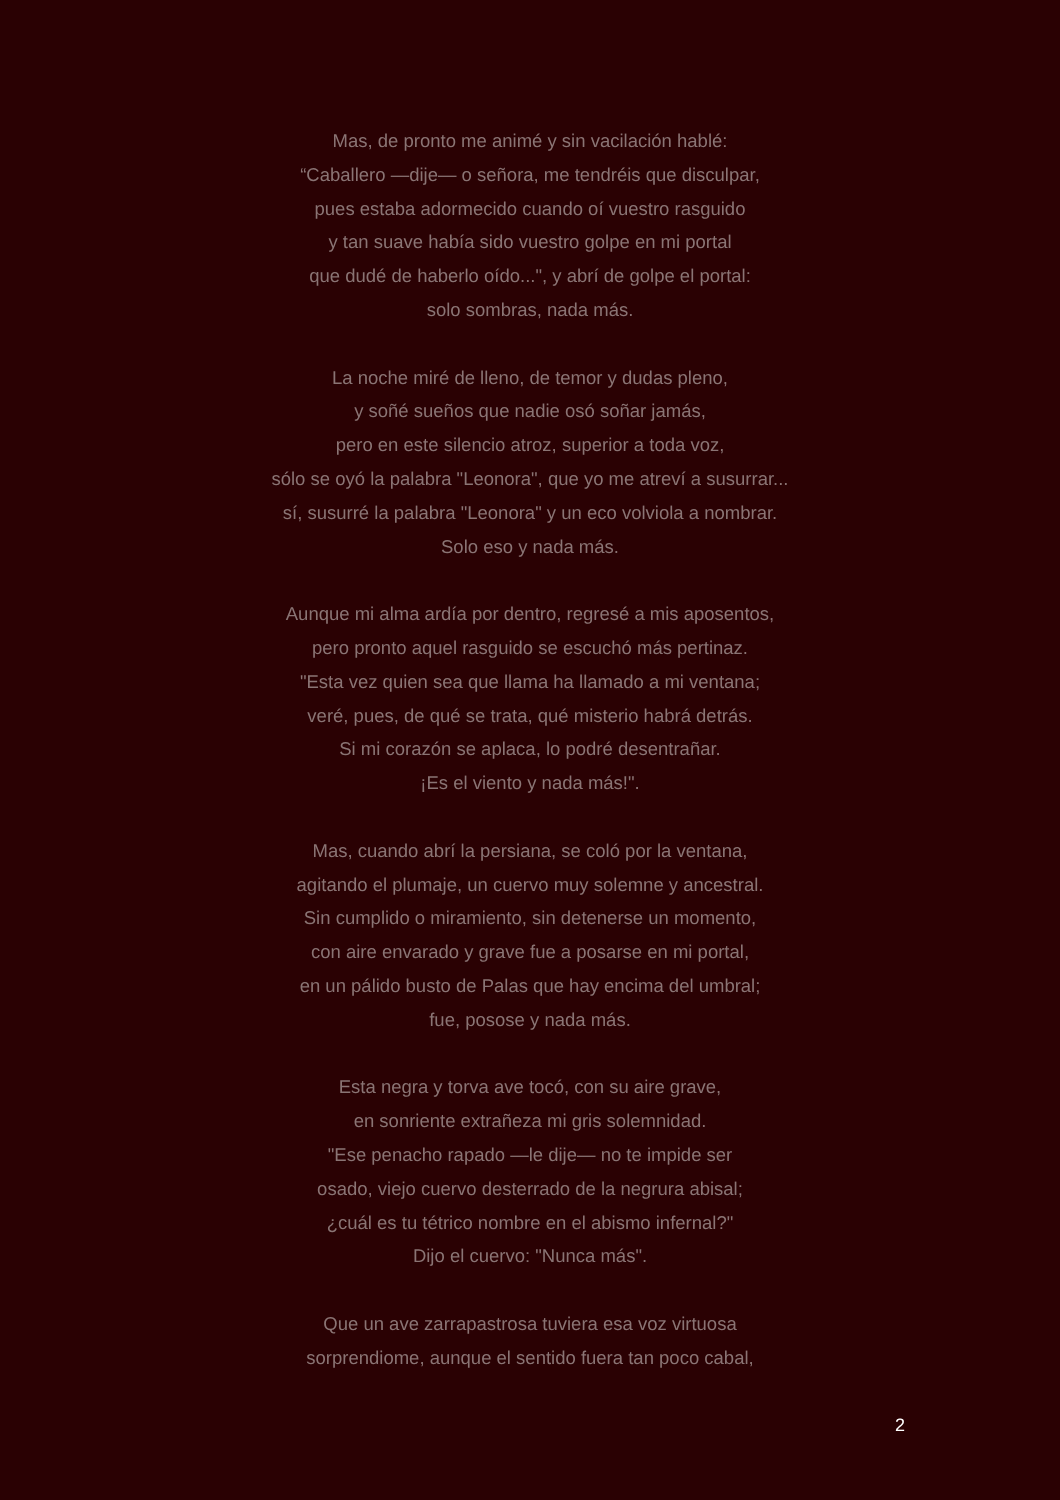Mas, de pronto me animé y sin vacilación hablé:
“Caballero —dije— o señora, me tendréis que disculpar,
pues estaba adormecido cuando oí vuestro rasguido
y tan suave había sido vuestro golpe en mi portal
que dudé de haberlo oído...", y abrí de golpe el portal:
solo sombras, nada más.
La noche miré de lleno, de temor y dudas pleno,
y soñé sueños que nadie osó soñar jamás,
pero en este silencio atroz, superior a toda voz,
sólo se oyó la palabra "Leonora", que yo me atreví a susurrar...
sí, susurré la palabra "Leonora" y un eco volviola a nombrar.
Solo eso y nada más.
Aunque mi alma ardía por dentro, regresé a mis aposentos,
pero pronto aquel rasguido se escuchó más pertinaz.
"Esta vez quien sea que llama ha llamado a mi ventana;
veré, pues, de qué se trata, qué misterio habrá detrás.
Si mi corazón se aplaca, lo podré desentrañar.
¡Es el viento y nada más!".
Mas, cuando abrí la persiana, se coló por la ventana,
agitando el plumaje, un cuervo muy solemne y ancestral.
Sin cumplido o miramiento, sin detenerse un momento,
con aire envarado y grave fue a posarse en mi portal,
en un pálido busto de Palas que hay encima del umbral;
fue, posose y nada más.
Esta negra y torva ave tocó, con su aire grave,
en sonriente extrañeza mi gris solemnidad.
"Ese penacho rapado —le dije— no te impide ser
osado, viejo cuervo desterrado de la negrura abisal;
¿cuál es tu tétrico nombre en el abismo infernal?"
Dijo el cuervo: "Nunca más".
Que un ave zarrapastrosa tuviera esa voz virtuosa
sorprendiome, aunque el sentido fuera tan poco cabal,
2